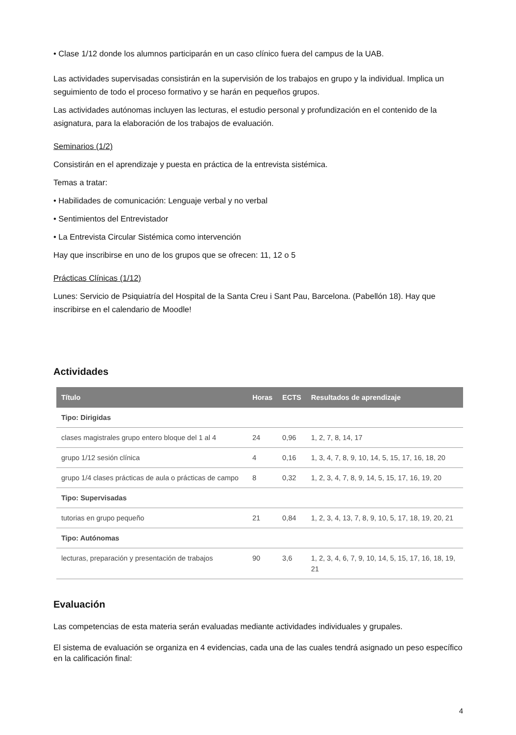• Clase 1/12 donde los alumnos participarán en un caso clínico fuera del campus de la UAB.
Las actividades supervisadas consistirán en la supervisión de los trabajos en grupo y la individual. Implica un seguimiento de todo el proceso formativo y se harán en pequeños grupos.
Las actividades autónomas incluyen las lecturas, el estudio personal y profundización en el contenido de la asignatura, para la elaboración de los trabajos de evaluación.
Seminarios (1/2)
Consistirán en el aprendizaje y puesta en práctica de la entrevista sistémica.
Temas a tratar:
• Habilidades de comunicación: Lenguaje verbal y no verbal
• Sentimientos del Entrevistador
• La Entrevista Circular Sistémica como intervención
Hay que inscribirse en uno de los grupos que se ofrecen: 11, 12 o 5
Prácticas Clínicas (1/12)
Lunes: Servicio de Psiquiatría del Hospital de la Santa Creu i Sant Pau, Barcelona. (Pabellón 18). Hay que inscribirse en el calendario de Moodle!
Actividades
| Título | Horas | ECTS | Resultados de aprendizaje |
| --- | --- | --- | --- |
| Tipo: Dirigidas | | | |
| clases magistrales grupo entero bloque del 1 al 4 | 24 | 0,96 | 1, 2, 7, 8, 14, 17 |
| grupo 1/12 sesión clínica | 4 | 0,16 | 1, 3, 4, 7, 8, 9, 10, 14, 5, 15, 17, 16, 18, 20 |
| grupo 1/4 clases prácticas de aula o prácticas de campo | 8 | 0,32 | 1, 2, 3, 4, 7, 8, 9, 14, 5, 15, 17, 16, 19, 20 |
| Tipo: Supervisadas | | | |
| tutorias en grupo pequeño | 21 | 0,84 | 1, 2, 3, 4, 13, 7, 8, 9, 10, 5, 17, 18, 19, 20, 21 |
| Tipo: Autónomas | | | |
| lecturas, preparación y presentación de trabajos | 90 | 3,6 | 1, 2, 3, 4, 6, 7, 9, 10, 14, 5, 15, 17, 16, 18, 19, 21 |
Evaluación
Las competencias de esta materia serán evaluadas mediante actividades individuales y grupales.
El sistema de evaluación se organiza en 4 evidencias, cada una de las cuales tendrá asignado un peso específico en la calificación final:
4